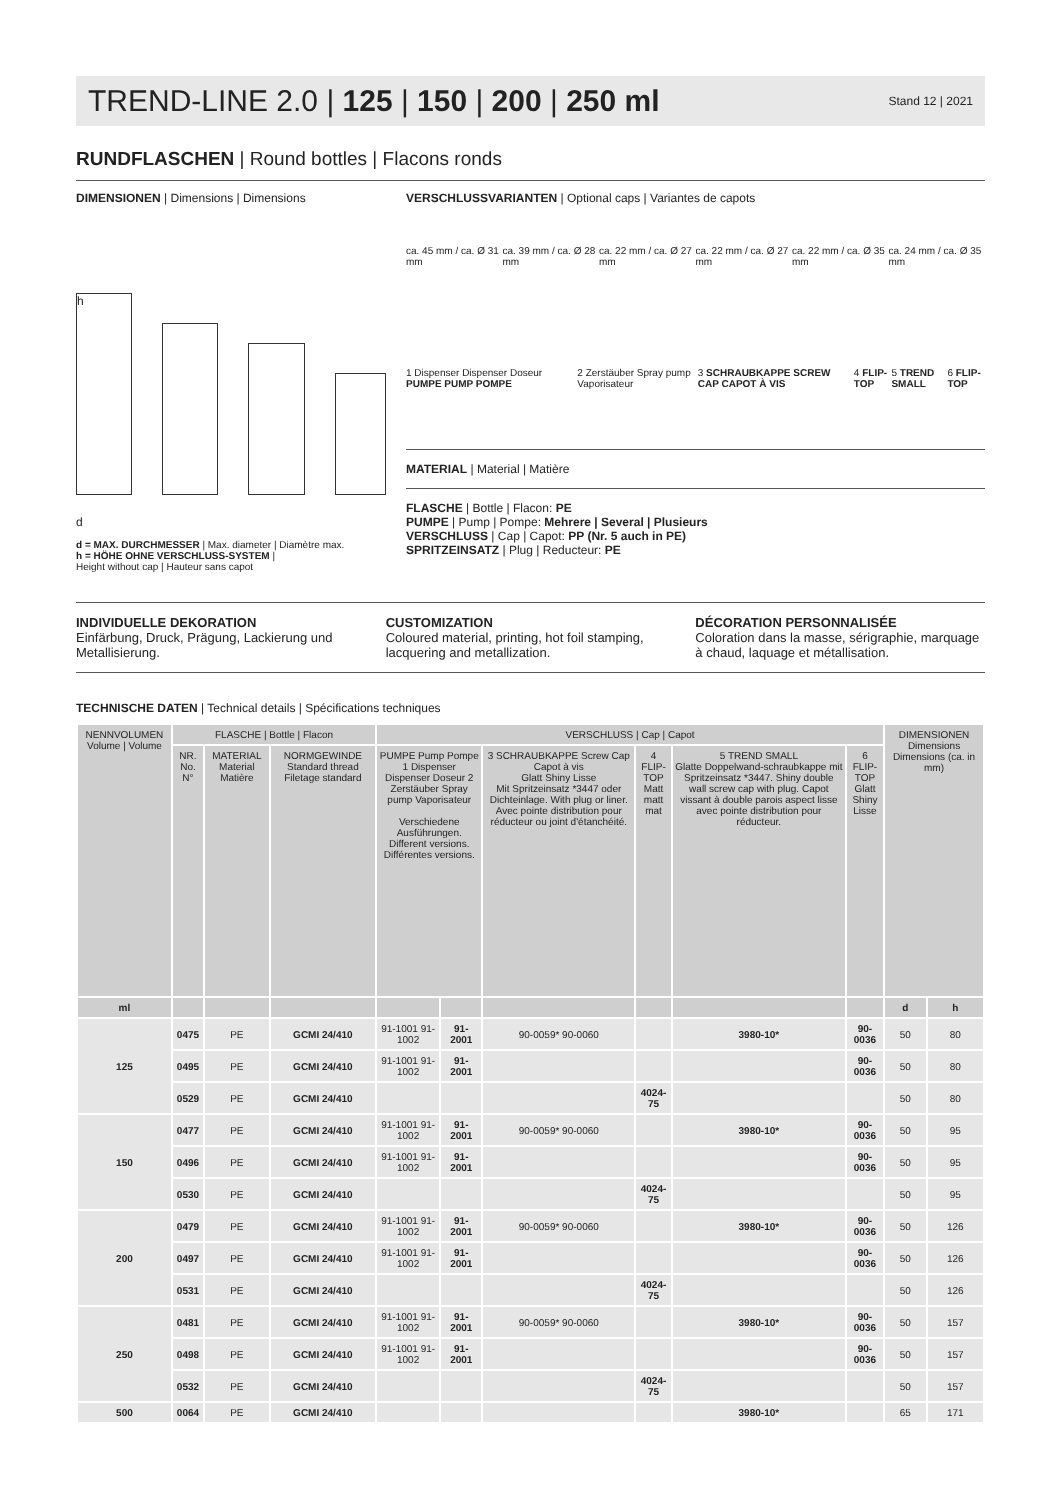TREND-LINE 2.0 | 125 | 150 | 200 | 250 ml
Stand 12 | 2021
RUNDFLASCHEN | Round bottles | Flacons ronds
DIMENSIONEN | Dimensions | Dimensions
h
d
d = MAX. DURCHMESSER | Max. diameter | Diamètre max.
h = HÖHE OHNE VERSCHLUSS-SYSTEM |
Height without cap | Hauteur sans capot
VERSCHLUSSVARIANTEN | Optional caps | Variantes de capots
ca. 45 mm / ca. Ø 31 mm ca. 39 mm / ca. Ø 28 mm ca. 22 mm / ca. Ø 27 mm ca. 22 mm / ca. Ø 27 mm ca. 22 mm / ca. Ø 35 mm ca. 24 mm / ca. Ø 35 mm
1 Dispenser Dispenser Doseur PUMPE PUMP POMPE 2 Zerstäuber Spray pump Vaporisateur 3 SCHRAUBKAPPE SCREW CAP CAPOT À VIS 4 FLIP-TOP 5 TREND SMALL 6 FLIP-TOP
MATERIAL | Material | Matière
FLASCHE | Bottle | Flacon: PE
PUMPE | Pump | Pompe: Mehrere | Several | Plusieurs
VERSCHLUSS | Cap | Capot: PP (Nr. 5 auch in PE)
SPRITZEINSATZ | Plug | Reducteur: PE
INDIVIDUELLE DEKORATION
Einfärbung, Druck, Prägung, Lackierung und Metallisierung.
CUSTOMIZATION
Coloured material, printing, hot foil stamping, lacquering and metallization.
DÉCORATION PERSONNALISÉE
Coloration dans la masse, sérigraphie, marquage à chaud, laquage et métallisation.
TECHNISCHE DATEN | Technical details | Spécifications techniques
| NENNVOLUMEN Volume / Volume | FLASCHE / Bottle / Flacon | | | VERSCHLUSS / Cap / Capot | | | | | | DIMENSIONEN Dimensions Dimensions (ca. in mm) | |
| --- | --- | --- | --- | --- | --- | --- | --- | --- | --- | --- | --- |
| | NR. No. N° | MATERIAL Material Matière | NORMGEWINDE Standard thread Filetage standard | PUMPE Pump Pompe 1 Dispenser Dispenser Doseur 2 Zerstäuber Spray pump Vaporisateur Verschiedene Ausführungen. Different versions. Différentes versions. | | 3 SCHRAUBKAPPE Screw Cap Capot à vis Glatt Shiny Lisse Mit Spritzeinsatz *3447 oder Dichteinlage. With plug or liner. Avec pointe distribution pour réducteur ou joint d'étanchéité. | 4 FLIP-TOP Matt matt mat | 5 TREND SMALL Glatte Doppelwand-schraubkappe mit Spritzeinsatz *3447. Shiny double wall screw cap with plug. Capot vissant à double parois aspect lisse avec pointe distribution pour réducteur. | 6 FLIP-TOP Glatt Shiny Lisse | | |
| ml | | | | | | | | | | d | h |
| 125 | 0475 | PE | GCMI 24/410 | 91-1001 91-1002 | 91-2001 | 90-0059* 90-0060 | | 3980-10* | 90-0036 | 50 | 80 |
| | 0495 | PE | GCMI 24/410 | 91-1001 91-1002 | 91-2001 | | | | 90-0036 | 50 | 80 |
| | 0529 | PE | GCMI 24/410 | | | | 4024-75 | | | 50 | 80 |
| 150 | 0477 | PE | GCMI 24/410 | 91-1001 91-1002 | 91-2001 | 90-0059* 90-0060 | | 3980-10* | 90-0036 | 50 | 95 |
| | 0496 | PE | GCMI 24/410 | 91-1001 91-1002 | 91-2001 | | | | 90-0036 | 50 | 95 |
| | 0530 | PE | GCMI 24/410 | | | | 4024-75 | | | 50 | 95 |
| 200 | 0479 | PE | GCMI 24/410 | 91-1001 91-1002 | 91-2001 | 90-0059* 90-0060 | | 3980-10* | 90-0036 | 50 | 126 |
| | 0497 | PE | GCMI 24/410 | 91-1001 91-1002 | 91-2001 | | | | 90-0036 | 50 | 126 |
| | 0531 | PE | GCMI 24/410 | | | | 4024-75 | | | 50 | 126 |
| 250 | 0481 | PE | GCMI 24/410 | 91-1001 91-1002 | 91-2001 | 90-0059* 90-0060 | | 3980-10* | 90-0036 | 50 | 157 |
| | 0498 | PE | GCMI 24/410 | 91-1001 91-1002 | 91-2001 | | | | 90-0036 | 50 | 157 |
| | 0532 | PE | GCMI 24/410 | | | | 4024-75 | | | 50 | 157 |
| 500 | 0064 | PE | GCMI 24/410 | | | | | 3980-10* | | 65 | 171 |